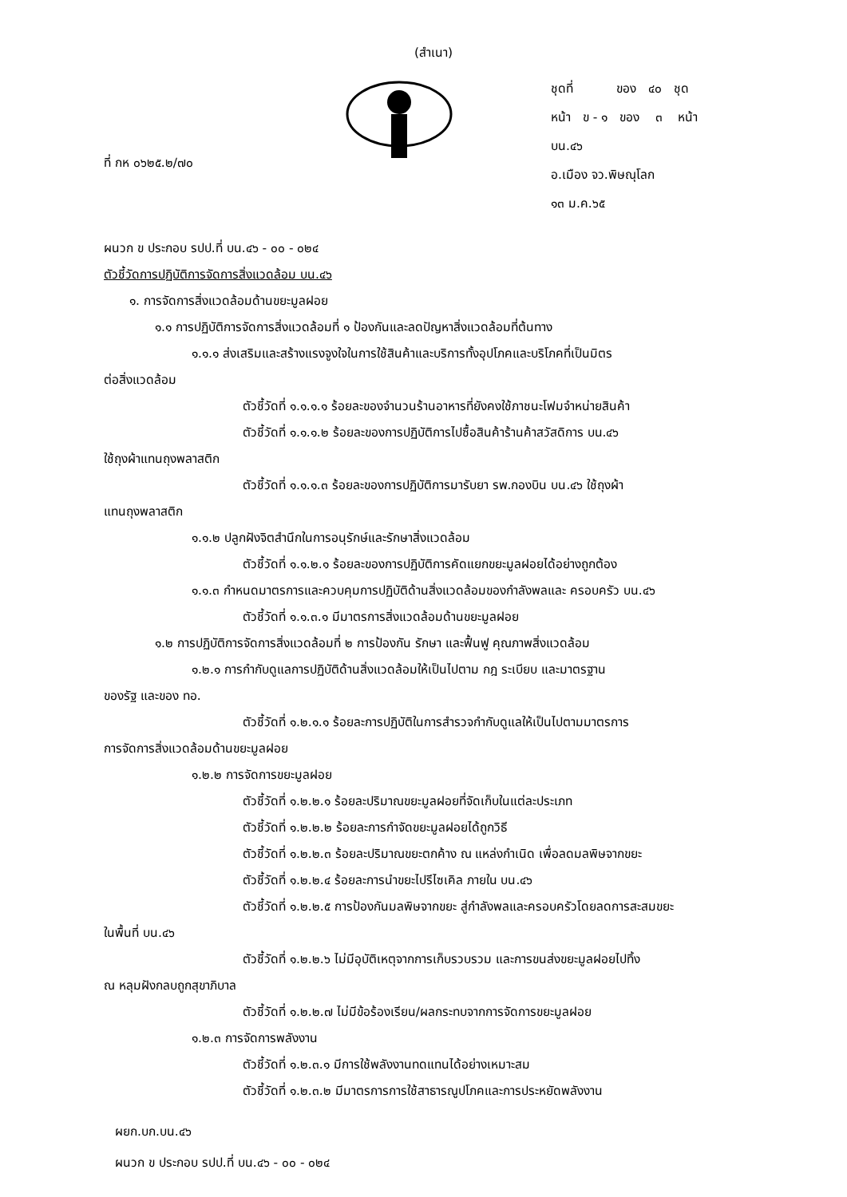(สำเนา)
ที่ กห ๐๖๒๕.๒/๗๐
ชุดที่ ของ ๔๐ ชุด
หน้า ข - ๑ ของ ๓ หน้า
บน.๔๖
อ.เมือง จว.พิษณุโลก
๑๓ ม.ค.๖๕
ผนวก ข ประกอบ รปป.ที่ บน.๔๖ - ๐๐ - ๐๒๔
ตัวชี้วัดการปฏิบัติการจัดการสิ่งแวดล้อม บน.๔๖
๑. การจัดการสิ่งแวดล้อมด้านขยะมูลฝอย
๑.๑ การปฏิบัติการจัดการสิ่งแวดล้อมที่ ๑ ป้องกันและลดปัญหาสิ่งแวดล้อมที่ต้นทาง
๑.๑.๑ ส่งเสริมและสร้างแรงจูงใจในการใช้สินค้าและบริการทั้งอุปโภคและบริโภคที่เป็นมิตร
ต่อสิ่งแวดล้อม
ตัวชี้วัดที่ ๑.๑.๑.๑ ร้อยละของจำนวนร้านอาหารที่ยังคงใช้ภาชนะโฟมจำหน่ายสินค้า
ตัวชี้วัดที่ ๑.๑.๑.๒ ร้อยละของการปฏิบัติการไปซื้อสินค้าร้านค้าสวัสดิการ บน.๔๖
ใช้ถุงผ้าแทนถุงพลาสติก
ตัวชี้วัดที่ ๑.๑.๑.๓ ร้อยละของการปฏิบัติการมารับยา รพ.กองบิน บน.๔๖ ใช้ถุงผ้า
แทนถุงพลาสติก
๑.๑.๒ ปลูกฝังจิตสำนึกในการอนุรักษ์และรักษาสิ่งแวดล้อม
ตัวชี้วัดที่ ๑.๑.๒.๑ ร้อยละของการปฏิบัติการคัดแยกขยะมูลฝอยได้อย่างถูกต้อง
๑.๑.๓ กำหนดมาตรการและควบคุมการปฏิบัติด้านสิ่งแวดล้อมของกำลังพลและ ครอบครัว บน.๔๖
ตัวชี้วัดที่ ๑.๑.๓.๑ มีมาตรการสิ่งแวดล้อมด้านขยะมูลฝอย
๑.๒ การปฏิบัติการจัดการสิ่งแวดล้อมที่ ๒ การป้องกัน รักษา และฟื้นฟู คุณภาพสิ่งแวดล้อม
๑.๒.๑ การกำกับดูแลการปฏิบัติด้านสิ่งแวดล้อมให้เป็นไปตาม กฎ ระเบียบ และมาตรฐาน
ของรัฐ และของ ทอ.
ตัวชี้วัดที่ ๑.๒.๑.๑ ร้อยละการปฏิบัติในการสำรวจกำกับดูแลให้เป็นไปตามมาตรการ
การจัดการสิ่งแวดล้อมด้านขยะมูลฝอย
๑.๒.๒ การจัดการขยะมูลฝอย
ตัวชี้วัดที่ ๑.๒.๒.๑ ร้อยละปริมาณขยะมูลฝอยที่จัดเก็บในแต่ละประเภท
ตัวชี้วัดที่ ๑.๒.๒.๒ ร้อยละการกำจัดขยะมูลฝอยได้ถูกวิธี
ตัวชี้วัดที่ ๑.๒.๒.๓ ร้อยละปริมาณขยะตกค้าง ณ แหล่งกำเนิด เพื่อลดมลพิษจากขยะ
ตัวชี้วัดที่ ๑.๒.๒.๔ ร้อยละการนำขยะไปรีไซเคิล ภายใน บน.๔๖
ตัวชี้วัดที่ ๑.๒.๒.๕ การป้องกันมลพิษจากขยะ สู่กำลังพลและครอบครัวโดยลดการสะสมขยะ
ในพื้นที่ บน.๔๖
ตัวชี้วัดที่ ๑.๒.๒.๖ ไม่มีอุบัติเหตุจากการเก็บรวบรวม และการขนส่งขยะมูลฝอยไปทิ้ง
ณ หลุมฝังกลบถูกสุขาภิบาล
ตัวชี้วัดที่ ๑.๒.๒.๗ ไม่มีข้อร้องเรียน/ผลกระทบจากการจัดการขยะมูลฝอย
๑.๒.๓ การจัดการพลังงาน
ตัวชี้วัดที่ ๑.๒.๓.๑ มีการใช้พลังงานทดแทนได้อย่างเหมาะสม
ตัวชี้วัดที่ ๑.๒.๓.๒ มีมาตรการการใช้สาธารณูปโภคและการประหยัดพลังงาน
ผยก.บก.บน.๔๖
ผนวก ข ประกอบ รปป.ที่ บน.๔๖ - ๐๐ - ๐๒๔